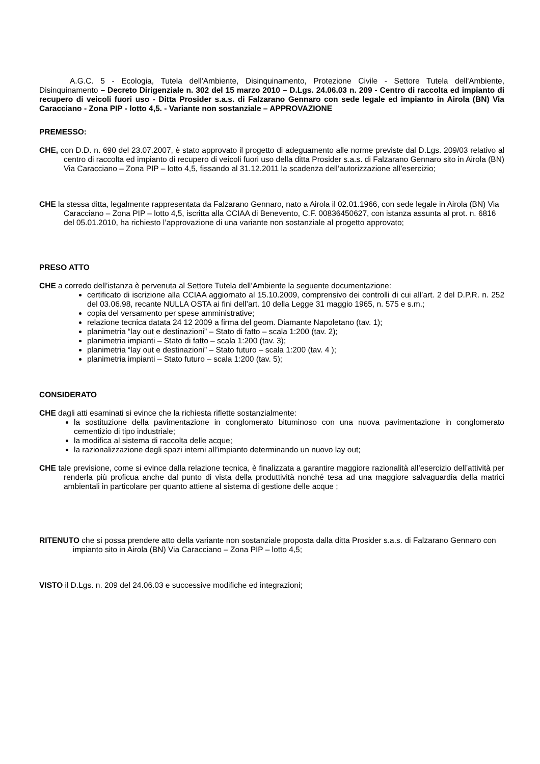A.G.C. 5 - Ecologia, Tutela dell'Ambiente, Disinquinamento, Protezione Civile - Settore Tutela dell'Ambiente, Disinquinamento – Decreto Dirigenziale n. 302 del 15 marzo 2010 – D.Lgs. 24.06.03 n. 209 - Centro di raccolta ed impianto di recupero di veicoli fuori uso - Ditta Prosider s.a.s. di Falzarano Gennaro con sede legale ed impianto in Airola (BN) Via Caracciano - Zona PIP - lotto 4,5. - Variante non sostanziale – APPROVAZIONE
PREMESSO:
CHE, con D.D. n. 690 del 23.07.2007, è stato approvato il progetto di adeguamento alle norme previste dal D.Lgs. 209/03 relativo al centro di raccolta ed impianto di recupero di veicoli fuori uso della ditta Prosider s.a.s. di Falzarano Gennaro sito in Airola (BN) Via Caracciano – Zona PIP – lotto 4,5, fissando al 31.12.2011 la scadenza dell’autorizzazione all’esercizio;
CHE la stessa ditta, legalmente rappresentata da Falzarano Gennaro, nato a Airola il 02.01.1966, con sede legale in Airola (BN) Via Caracciano – Zona PIP – lotto 4,5, iscritta alla CCIAA di Benevento, C.F. 00836450627, con istanza assunta al prot. n. 6816 del 05.01.2010, ha richiesto l’approvazione di una variante non sostanziale al progetto approvato;
PRESO ATTO
CHE a corredo dell’istanza è pervenuta al Settore Tutela dell’Ambiente la seguente documentazione:
certificato di iscrizione alla CCIAA aggiornato al 15.10.2009, comprensivo dei controlli di cui all’art. 2 del D.P.R. n. 252 del 03.06.98, recante NULLA OSTA ai fini dell’art. 10 della Legge 31 maggio 1965, n. 575 e s.m.;
copia del versamento per spese amministrative;
relazione tecnica datata 24 12 2009 a firma del geom. Diamante Napoletano (tav. 1);
planimetria “lay out e destinazioni” – Stato di fatto – scala 1:200 (tav. 2);
planimetria impianti – Stato di fatto – scala 1:200 (tav. 3);
planimetria “lay out e destinazioni” – Stato futuro – scala 1:200 (tav. 4 );
planimetria impianti – Stato futuro – scala 1:200 (tav. 5);
CONSIDERATO
CHE dagli atti esaminati si evince che la richiesta riflette sostanzialmente:
la sostituzione della pavimentazione in conglomerato bituminoso con una nuova pavimentazione in conglomerato cementizio di tipo industriale;
la modifica al sistema di raccolta delle acque;
la razionalizzazione degli spazi interni all’impianto determinando un nuovo lay out;
CHE tale previsione, come si evince dalla relazione tecnica, è finalizzata a garantire maggiore razionalità all’esercizio dell’attività per renderla più proficua anche dal punto di vista della produttività nonché tesa ad una maggiore salvaguardia della matrici ambientali in particolare per quanto attiene al sistema di gestione delle acque ;
RITENUTO che si possa prendere atto della variante non sostanziale proposta dalla ditta Prosider s.a.s. di Falzarano Gennaro con impianto sito in Airola (BN) Via Caracciano – Zona PIP – lotto 4,5;
VISTO il D.Lgs. n. 209 del 24.06.03 e successive modifiche ed integrazioni;